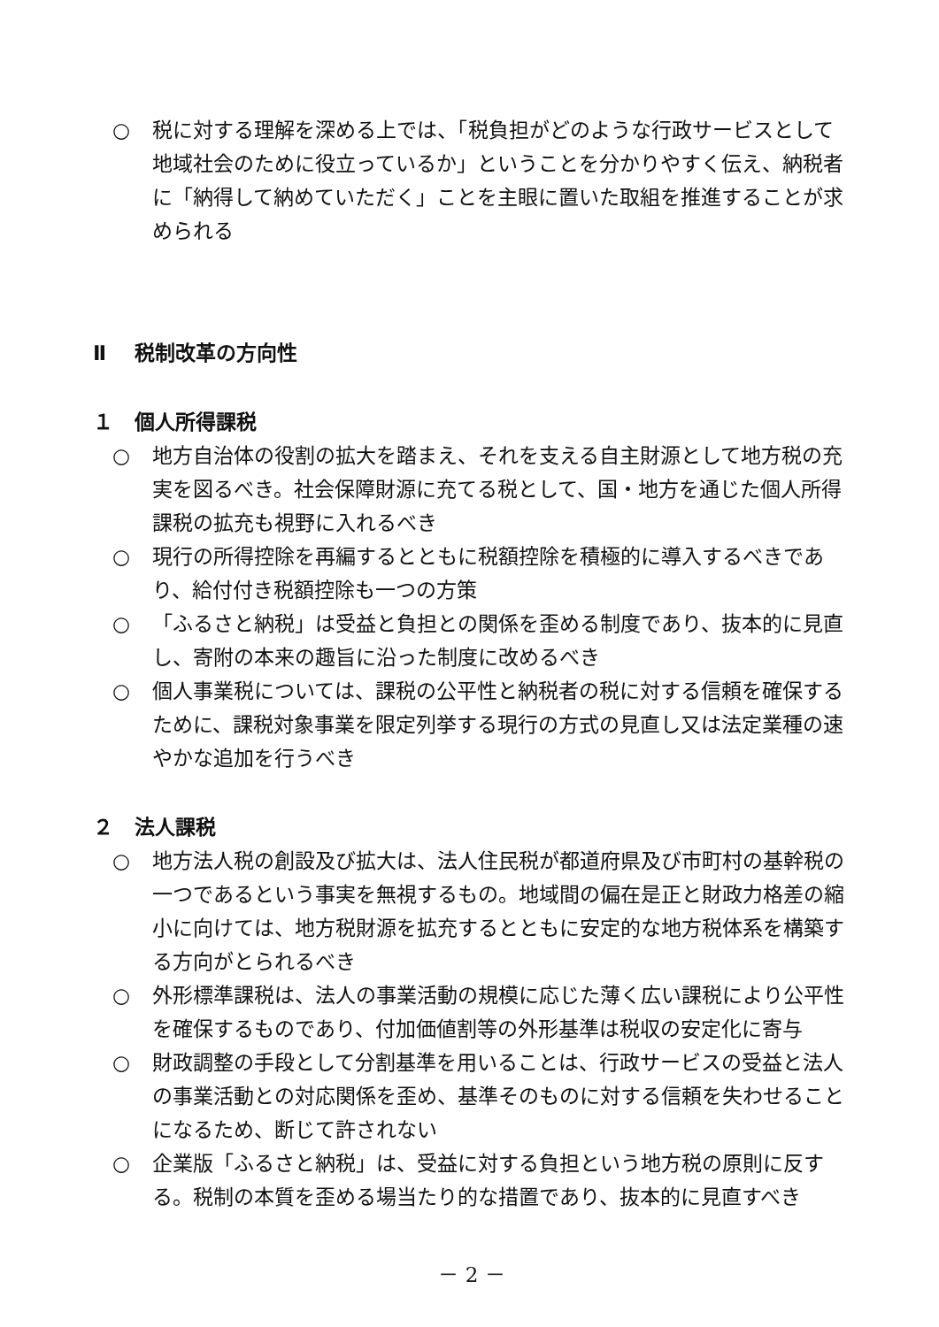○ 税に対する理解を深める上では、「税負担がどのような行政サービスとして地域社会のために役立っているか」ということを分かりやすく伝え、納税者に「納得して納めていただく」ことを主眼に置いた取組を推進することが求められる
Ⅱ 税制改革の方向性
１ 個人所得課税
○ 地方自治体の役割の拡大を踏まえ、それを支える自主財源として地方税の充実を図るべき。社会保障財源に充てる税として、国・地方を通じた個人所得課税の拡充も視野に入れるべき
○ 現行の所得控除を再編するとともに税額控除を積極的に導入するべきであり、給付付き税額控除も一つの方策
○ 「ふるさと納税」は受益と負担との関係を歪める制度であり、抜本的に見直し、寄附の本来の趣旨に沿った制度に改めるべき
○ 個人事業税については、課税の公平性と納税者の税に対する信頼を確保するために、課税対象事業を限定列挙する現行の方式の見直し又は法定業種の速やかな追加を行うべき
２ 法人課税
○ 地方法人税の創設及び拡大は、法人住民税が都道府県及び市町村の基幹税の一つであるという事実を無視するもの。地域間の偏在是正と財政力格差の縮小に向けては、地方税財源を拡充するとともに安定的な地方税体系を構築する方向がとられるべき
○ 外形標準課税は、法人の事業活動の規模に応じた薄く広い課税により公平性を確保するものであり、付加価値割等の外形基準は税収の安定化に寄与
○ 財政調整の手段として分割基準を用いることは、行政サービスの受益と法人の事業活動との対応関係を歪め、基準そのものに対する信頼を失わせることになるため、断じて許されない
○ 企業版「ふるさと納税」は、受益に対する負担という地方税の原則に反する。税制の本質を歪める場当たり的な措置であり、抜本的に見直すべき
－ 2 －